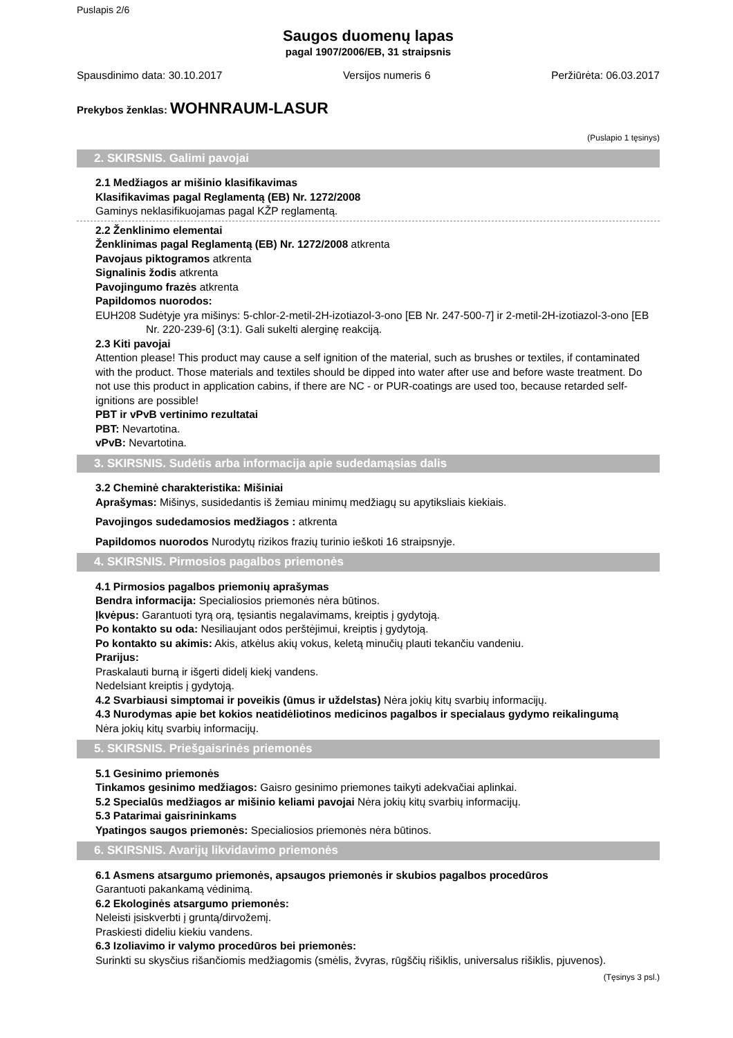Puslapis 2/6
Saugos duomenų lapas
pagal 1907/2006/EB, 31 straipsnis
Spausdinimo data: 30.10.2017 Versijos numeris 6 Peržiūrėta: 06.03.2017
Prekybos ženklas: WOHNRAUM-LASUR
(Puslapio 1 tęsinys)
2. SKIRSNIS. Galimi pavojai
2.1 Medžiagos ar mišinio klasifikavimas
Klasifikavimas pagal Reglamentą (EB) Nr. 1272/2008
Gaminys neklasifikuojamas pagal KŽP reglamentą.
2.2 Ženklinimo elementai
Ženklinimas pagal Reglamentą (EB) Nr. 1272/2008 atkrenta
Pavojaus piktogramos atkrenta
Signalinis žodis atkrenta
Pavojingumo frazės atkrenta
Papildomos nuorodos:
EUH208 Sudėtyje yra mišinys: 5-chlor-2-metil-2H-izotiazol-3-ono [EB Nr. 247-500-7] ir 2-metil-2H-izotiazol-3-ono [EB Nr. 220-239-6] (3:1). Gali sukelti alerginę reakciją.
2.3 Kiti pavojai
Attention please! This product may cause a self ignition of the material, such as brushes or textiles, if contaminated with the product. Those materials and textiles should be dipped into water after use and before waste treatment. Do not use this product in application cabins, if there are NC - or PUR-coatings are used too, because retarded self-ignitions are possible!
PBT ir vPvB vertinimo rezultatai
PBT: Nevartotina.
vPvB: Nevartotina.
3. SKIRSNIS. Sudėtis arba informacija apie sudedamąsias dalis
3.2 Cheminė charakteristika: Mišiniai
Aprašymas: Mišinys, susidedantis iš žemiau minimų medžiagų su apytiksliais kiekiais.
Pavojingos sudedamosios medžiagos : atkrenta
Papildomos nuorodos Nurodytų rizikos frazių turinio ieškoti 16 straipsnyje.
4. SKIRSNIS. Pirmosios pagalbos priemonės
4.1 Pirmosios pagalbos priemonių aprašymas
Bendra informacija: Specialiosios priemonės nėra būtinos.
Įkvėpus: Garantuoti tyrą orą, tęsiantis negalavimams, kreiptis į gydytoją.
Po kontakto su oda: Nesiliaujant odos perštėjimui, kreiptis į gydytoją.
Po kontakto su akimis: Akis, atkėlus akių vokus, keletą minučių plauti tekančiu vandeniu.
Prarijus:
Praskalauti burną ir išgerti didelį kiekį vandens.
Nedelsiant kreiptis į gydytoją.
4.2 Svarbiausi simptomai ir poveikis (ūmus ir uždelstas) Nėra jokių kitų svarbių informacijų.
4.3 Nurodymas apie bet kokios neatidėliotinos medicinos pagalbos ir specialaus gydymo reikalingumą
Nėra jokių kitų svarbių informacijų.
5. SKIRSNIS. Priešgaisrinės priemonės
5.1 Gesinimo priemonės
Tinkamos gesinimo medžiagos: Gaisro gesinimo priemones taikyti adekvačiai aplinkai.
5.2 Specialūs medžiagos ar mišinio keliami pavojai Nėra jokių kitų svarbių informacijų.
5.3 Patarimai gaisrininkams
Ypatingos saugos priemonės: Specialiosios priemonės nėra būtinos.
6. SKIRSNIS. Avarijų likvidavimo priemonės
6.1 Asmens atsargumo priemonės, apsaugos priemonės ir skubios pagalbos procedūros
Garantuoti pakankamą vėdinimą.
6.2 Ekologinės atsargumo priemonės:
Neleisti įsiskverbti į gruntą/dirvožemį.
Praskiesti dideliu kiekiu vandens.
6.3 Izoliavimo ir valymo procedūros bei priemonės:
Surinkti su skysčius rišančiomis medžiagomis (smėlis, žvyras, rūgščių rišiklis, universalus rišiklis, pjuvenos).
(Tęsinys 3 psl.)